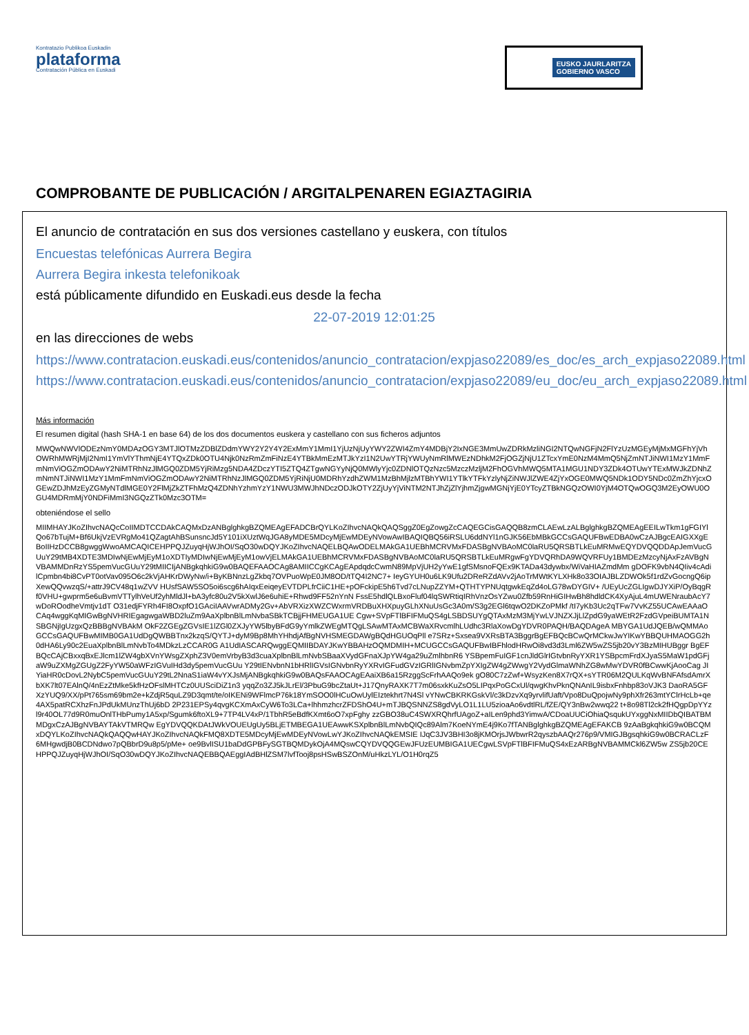Kontratazio Publikoa Euskadin
plataforma
Contratación Pública en Euskadi
EUSKO JAURLARITZA
GOBIERNO VASCO
COMPROBANTE DE PUBLICACIÓN / ARGITALPENAREN EGIAZTAGIRIA
El anuncio de contratación en sus dos versiones castellano y euskera, con títulos
Encuestas telefónicas Aurrera Begira
Aurrera Begira inkesta telefonikoak
está públicamente difundido en Euskadi.eus desde la fecha
22-07-2019 12:01:25
en las direcciones de webs
https://www.contratacion.euskadi.eus/contenidos/anuncio_contratacion/expjaso22089/es_doc/es_arch_expjaso22089.html
https://www.contratacion.euskadi.eus/contenidos/anuncio_contratacion/expjaso22089/eu_doc/eu_arch_expjaso22089.html
Más información
El resumen digital (hash SHA-1 en base 64) de los dos documentos euskera y castellano con sus ficheros adjuntos
MWQwNWVlODEzNmY0MDAzOGY3MTJlOTMzZDBlZDdmYWY2Y2Y4Y2ExMmY1MmI1YjUzNjUyYWY2ZWI4ZmY4MDBjY2IxNGE3MmUwZDRkMzliNGI2NTQwNGFjN2FlYzUzMGEyMjMxMGFhYjVhOWRhMWRjMjI2NmI1YmVlYThmNjE4YTQxZDk0OTU4Njk0NzRmZmFiNzE4YTBkMmEzMTJkYzI1N2UwYTRjYWUyNmRlMWEzNDhkM2FjOGZjNjU1ZTcxYmE0NzM4MmQ5NjZmNTJiNWI1MzY1MmFmNmViOGZmODAwY2NiMTRhNzJlMGQ0ZDM5YjRiMzg5NDA4ZDczYTI5ZTQ4ZTgwNGYyNjQ0MWlyYjc0ZDNlOTQzNzc5MzczMzljM2FhOGVhMWQ5MTA1MGU1NDY3ZDk4OTUwYTExMWJkZDNhZmNmNTJiNWI1MzY1MmFmNmViOGZmODAwY2NiMTRhNzJlMGQ0ZDM5YjRiNjU0MDRhYzdhZWM1MzBhMjlzMTBhYWI1YTlkYTFkYzlyNjZiNWJlZWE4ZjYxOGE0MWQ5NDk1ODY5NDc0ZmZhYjcxOGEwZDJhMzEyZGMyNTdlMGE0Y2FlMjZkZTFhMzQ4ZDNhYzhmYzY1NWU3MWJhNDczODJkOTY2ZjUyYjViNTM2NTJhZjZlYjhmZjgwMGNjYjE0YTcyZTBkNGQzOWI0YjM4OTQwOGQ3M2EyOWU0OGU4MDRmMjY0NDFiMmI3NGQzZTk0Mzc3OTM=
obteniéndose el sello
MIIMHAYJKoZIhvcNAQcCoIIMDTCCDAkCAQMxDzANBglghkgBZQMEAgEFADCBrQYLKoZIhvcNAQkQAQSggZ0EgZowgZcCAQEGCisGAQQB8zmCLAEwLzALBglghkgBZQMEAgEEILwTkm1gFGIYlQo67bTujM+Bf6UkjVzEVRgMo41QZagtAhBSunsncJd5Y101iXUztWqJGA8yMDE5MDcyMjEwMDEyNVowAwIBAQIQBQ56iRSLU6ddNYl1nGJK56EbMBkGCCsGAQUFBwEDBA0wCzAJBgcEAIGXXgEBoIIHzDCCB8gwggWwoAMCAQICEHPPQJZuyqHjWJhOI/SqO30wDQYJKoZIhvcNAQELBQAwODELMAkGA1UEBhMCRVMxFDASBgNVBAoMC0laRU5QRSBTLkEuMRMwEQYDVQQDDApJemVucGUuY29tMB4XDTE3MDIwNjEwMjEyM1oXDTIyMDIwNjEwMjEyM1owVjELMAkGA1UEBhMCRVMxFDASBgNVBAoMC0laRU5QRSBTLkEuMRgwFgYDVQRhDA9WQVRFUy1BMDEzMzcyNjAxFzAVBgNVBAMMDnRzYS5pemVucGUuY29tMIICIjANBgkqhkiG9w0BAQEFAAOCAg8AMIICCgKCAgEApdqdcCwmN89MpVjUH2yYwE1gfSMsnoFQEx9KTADa43dywbx/WiVaHIAZmdMm gDOFK9vbN4QIiv4cAdilCpmbn4bi8CvPT0otVav095O6c2kVjAHKrDWyNw/i+ByKBNnzLgZkbq7OVPuoWpE0JM8OD/tTQ4I2NC7+ IeyGYUH0u6LK9Ufu2DReRZdAVv2jAoTrMWtKYLXHk8o33OIAJBLZDWOk5f1rdZvGocngQ6ipXewQQvwzqS/+attrJ9CV48q1wZVV HUsfSAW5SO5oi6scg6hAIqxEeiqeyEVTDPLfrCiiC1HE+pOFckipE5h6Tvd7cLNupZZYM+QTHTYPNUqtgwkEqZd4oLG78wDYGIV+ /UEyUcZGLIgwDJYXiP/OyBqgRf0VHU+gwprm5e6uBvmVTTylhVeUf2yhMldJl+bA3yfc80u2V5kXwlJ6e6uhiE+Rhwd9FF52nYnN FssE5hdlQLBxoFluf04lqSWRtiqIRhVnzOsYZwu0Zfb59RnHiGIHwBh8hdldCK4XyAjuL4mUWENraubAcY7wDoROodheVmtjv1dT O31edjFYRh4FI8OxpfO1GAciIAAVwrADMy2Gv+AbVRXizXWZCWxrmVRDBuXHXpuyGLhXNuUsGc3A0m/S3g2EGl6tqwO2DKZoPMkf /tI7yKb3Uc2qTFw7VvKZ55UCAwEAAaOCAq4wggKqMIGwBgNVHRIEgagwgaWBD2luZm9AaXplbnBlLmNvbaSBkTCBjjFHMEUGA1UE Cgw+SVpFTlBFIFMuQS4gLSBDSUYgQTAxMzM3MjYwLVJNZXJjLlZpdG9yaWEtR2FzdGVpeiBUMTA1NSBGNjIgUzgxQzBBBgNVBAkM OkF2ZGEgZGVsIE1lZGl0ZXJyYW5lbyBFdG9yYmlkZWEgMTQgLSAwMTAxMCBWaXRvcmlhLUdhc3RlaXowDgYDVR0PAQH/BAQDAgeA MBYGA1UdJQEB/wQMMAoGCCsGAQUFBwMIMB0GA1UdDgQWBBTnx2kzqS/QYTJ+dyM9Bp8MhYHhdjAfBgNVHSMEGDAWgBQdHGUOqPll e7SRz+Sxsea9VXRsBTA3BggrBgEFBQcBCwQrMCkwJwYIKwYBBQUHMAOGG2h0dHA6Ly90c2EuaXplbnBlLmNvbTo4MDkzLzCCAR0G A1UdIASCARQwggEQMIIBDAYJKwYBBAHzOQMDMIH+MCUGCCsGAQUFBwIBFhlodHRwOi8vd3d3Lml6ZW5wZS5jb20vY3BzMIHUBggr BgEFBQcCAjCBxxqBxEJlcm1lZW4gbXVnYWsgZXphZ3V0emVrbyB3d3cuaXplbnBlLmNvbSBaaXVydGFnaXJpYW4ga29uZmlhbnR6 YSBpemFuIGF1cnJldGlrIGtvbnRyYXR1YSBpcmFrdXJyaS5MaW1pdGFjaW9uZXMgZGUgZ2FyYW50aWFzIGVuIHd3dy5pemVucGUu Y29tIENvbnN1bHRlIGVsIGNvbnRyYXRvIGFudGVzIGRlIGNvbmZpYXIgZW4gZWwgY2VydGlmaWNhZG8wMwYDVR0fBCwwKjAooCag JIYiaHR0cDovL2NybC5pemVucGUuY29tL2NnaS1iaW4vYXJsMjANBgkqhkiG9w0BAQsFAAOCAgEAaiXB6a15RzggScFrhAAQo9ek gO80C7zZwf+WsyzKen8X7rQX+sYTR06M2QULKqWvBNFAfsdAmrXbXK7lt07EAlnQ/4nEzZtMke5kfHzOFslMHTCz0UUSciDiZ1n3 yqqZo3ZJ5kJLrEl/3PbuG9bcZtaUt+J17QnyRAXK7T7m06sxkKuZsO5LIPqxPoGCxUl/qwgKhvPknQNAnIL9isbxFnhbp83oVJK3 DaoRA5GFXzYUQ9/XX/pPt765sm69bm2e+kZdjR5quLZ9D3qmt/te/oIKENi9WFlmcP76k18YmSOO0lHCuOwUylEIztekhrt7N4Sl vYNwCBKRKGskVl/c3kDzvXq9yrvlifUaft/Vpo8DuQpojwNy9phXfr263mtYClrHcLb+qe4AX5patRCXhzFnJPdUkMUnzThUj6bD 2P231EPSy4qvgKCXmAxCyW6To3LCa+lhhmzhcrZFDShO4U+mTJBQSNNZS8gdVyLO1L1LU5zioaAo6vdtlRL/fZE/QY3nBw2wwq22 t+8o98Tl2ck2fHQgpDpYYzl9r40OL77d9R0muOnlTHbPumy1A5xp/Sgumk6ftoXL9+7TP4LV4xP/1TbhR5eBdfKXmt6oO7xpFghy zzGBO38uC4SWXRQhrfUAgoZ+aILen9phd3YimwA/CDoaUUCiOhiaQsqukUYxggNxMIIDbQIBATBMMDgxCzAJBgNVBAYTAkVTMRQw EgYDVQQKDAtJWkVOUEUgUy5BLjETMBEGA1UEAwwKSXplbnBlLmNvbQIQc89Alm7KoeNYmE4j9Ko7fTANBglghkgBZQMEAgEFAKCB 9zAaBgkqhkiG9w0BCQMxDQYLKoZIhvcNAQkQAQQwHAYJKoZIhvcNAQkFMQ8XDTE5MDcyMjEwMDEyNVowLwYJKoZIhvcNAQkEMSIE IJqC3JV3BHI3o8jKMOrjsJWbwrR2qyszbAAQr276p9/VMIGJBgsqhkiG9w0BCRACLzF6MHgwdjB0BCDNdwo7pQBbrD9u8p5/pMe+ oe9BvlISU1baDdGPBFySGTBQMDykOjA4MQswCQYDVQQGEwJFUzEUMBIGA1UECgwLSVpFTlBFIFMuQS4xEzARBgNVBAMMCkl6ZW5w ZS5jb20CEHPPQJZuyqHjWJhOI/SqO30wDQYJKoZIhvcNAQEBBQAEggIAdBHlZSM7lvfTooj8psHSwBSZOnM/uHkzLYL/O1H0rqZ5